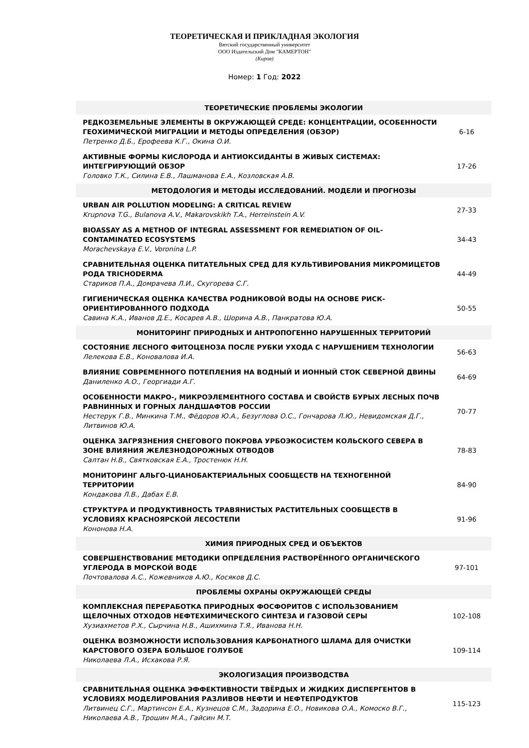ТЕОРЕТИЧЕСКАЯ И ПРИКЛАДНАЯ ЭКОЛОГИЯ
Вятский государственный университет
ООО Издательский Дом "КАМЕРТОН"
(Киров)
Номер: 1 Год: 2022
| ТЕОРЕТИЧЕСКИЕ ПРОБЛЕМЫ ЭКОЛОГИИ | |
| --- | --- |
| РЕДКОЗЕМЕЛЬНЫЕ ЭЛЕМЕНТЫ В ОКРУЖАЮЩЕЙ СРЕДЕ: КОНЦЕНТРАЦИИ, ОСОБЕННОСТИ ГЕОХИМИЧЕСКОЙ МИГРАЦИИ И МЕТОДЫ ОПРЕДЕЛЕНИЯ (ОБЗОР) Петренко Д.Б., Ерофеева К.Г., Окина О.И. | 6-16 |
| АКТИВНЫЕ ФОРМЫ КИСЛОРОДА И АНТИОКСИДАНТЫ В ЖИВЫХ СИСТЕМАХ: ИНТЕГРИРУЮЩИЙ ОБЗОР Головко Т.К., Силина Е.В., Лашманова Е.А., Козловская А.В. | 17-26 |
| МЕТОДОЛОГИЯ И МЕТОДЫ ИССЛЕДОВАНИЙ. МОДЕЛИ И ПРОГНОЗЫ | |
| URBAN AIR POLLUTION MODELING: A CRITICAL REVIEW Krupnova T.G., Bulanova A.V., Makarovskikh T.A., Herreinstein A.V. | 27-33 |
| BIOASSAY AS A METHOD OF INTEGRAL ASSESSMENT FOR REMEDIATION OF OIL-CONTAMINATED ECOSYSTEMS Morachevskaya E.V., Voronina L.P. | 34-43 |
| СРАВНИТЕЛЬНАЯ ОЦЕНКА ПИТАТЕЛЬНЫХ СРЕД ДЛЯ КУЛЬТИВИРОВАНИЯ МИКРОМИЦЕТОВ РОДА TRICHODERMA Стариков П.А., Домрачева Л.И., Скугорева С.Г. | 44-49 |
| ГИГИЕНИЧЕСКАЯ ОЦЕНКА КАЧЕСТВА РОДНИКОВОЙ ВОДЫ НА ОСНОВЕ РИСК-ОРИЕНТИРОВАННОГО ПОДХОДА Савина К.А., Иванов Д.Е., Косарев А.В., Шорина А.В., Панкратова Ю.А. | 50-55 |
| МОНИТОРИНГ ПРИРОДНЫХ И АНТРОПОГЕННО НАРУШЕННЫХ ТЕРРИТОРИЙ | |
| СОСТОЯНИЕ ЛЕСНОГО ФИТОЦЕНОЗА ПОСЛЕ РУБКИ УХОДА С НАРУШЕНИЕМ ТЕХНОЛОГИИ Лелекова Е.В., Коновалова И.А. | 56-63 |
| ВЛИЯНИЕ СОВРЕМЕННОГО ПОТЕПЛЕНИЯ НА ВОДНЫЙ И ИОННЫЙ СТОК СЕВЕРНОЙ ДВИНЫ Даниленко А.О., Георгиади А.Г. | 64-69 |
| ОСОБЕННОСТИ МАКРО-, МИКРОЭЛЕМЕНТНОГО СОСТАВА И СВОЙСТВ БУРЫХ ЛЕСНЫХ ПОЧВ РАВНИННЫХ И ГОРНЫХ ЛАНДШАФТОВ РОССИИ Нестерук Г.В., Минкина Т.М., Фёдоров Ю.А., Безуглова О.С., Гончарова Л.Ю., Невидомская Д.Г., Литвинов Ю.А. | 70-77 |
| ОЦЕНКА ЗАГРЯЗНЕНИЯ СНЕГОВОГО ПОКРОВА УРБОЭКОСИСТЕМ КОЛЬСКОГО СЕВЕРА В ЗОНЕ ВЛИЯНИЯ ЖЕЛЕЗНОДОРОЖНЫХ ОТВОДОВ Салтан Н.В., Святковская Е.А., Тростенюк Н.Н. | 78-83 |
| МОНИТОРИНГ АЛЬГО-ЦИАНОБАКТЕРИАЛЬНЫХ СООБЩЕСТВ НА ТЕХНОГЕННОЙ ТЕРРИТОРИИ Кондакова Л.В., Дабах Е.В. | 84-90 |
| СТРУКТУРА И ПРОДУКТИВНОСТЬ ТРАВЯНИСТЫХ РАСТИТЕЛЬНЫХ СООБЩЕСТВ В УСЛОВИЯХ КРАСНОЯРСКОЙ ЛЕСОСТЕПИ Кононова Н.А. | 91-96 |
| ХИМИЯ ПРИРОДНЫХ СРЕД И ОБЪЕКТОВ | |
| СОВЕРШЕНСТВОВАНИЕ МЕТОДИКИ ОПРЕДЕЛЕНИЯ РАСТВОРЁННОГО ОРГАНИЧЕСКОГО УГЛЕРОДА В МОРСКОЙ ВОДЕ Почтовалова А.С., Кожевников А.Ю., Косяков Д.С. | 97-101 |
| ПРОБЛЕМЫ ОХРАНЫ ОКРУЖАЮЩЕЙ СРЕДЫ | |
| КОМПЛЕКСНАЯ ПЕРЕРАБОТКА ПРИРОДНЫХ ФОСФОРИТОВ С ИСПОЛЬЗОВАНИЕМ ЩЕЛОЧНЫХ ОТХОДОВ НЕФТЕХИМИЧЕСКОГО СИНТЕЗА И ГАЗОВОЙ СЕРЫ Хузиахметов Р.Х., Сырчина Н.В., Ашихмина Т.Я., Иванова Н.Н. | 102-108 |
| ОЦЕНКА ВОЗМОЖНОСТИ ИСПОЛЬЗОВАНИЯ КАРБОНАТНОГО ШЛАМА ДЛЯ ОЧИСТКИ КАРСТОВОГО ОЗЕРА БОЛЬШОЕ ГОЛУБОЕ Николаева Л.А., Исхакова Р.Я. | 109-114 |
| ЭКОЛОГИЗАЦИЯ ПРОИЗВОДСТВА | |
| СРАВНИТЕЛЬНАЯ ОЦЕНКА ЭФФЕКТИВНОСТИ ТВЁРДЫХ И ЖИДКИХ ДИСПЕРГЕНТОВ В УСЛОВИЯХ МОДЕЛИРОВАНИЯ РАЗЛИВОВ НЕФТИ И НЕФТЕПРОДУКТОВ Литвинец С.Г., Мартинсон Е.А., Кузнецов С.М., Задорина Е.О., Новикова О.А., Комоско В.Г., Николаева А.В., Трошин М.А., Гайсин М.Т. | 115-123 |